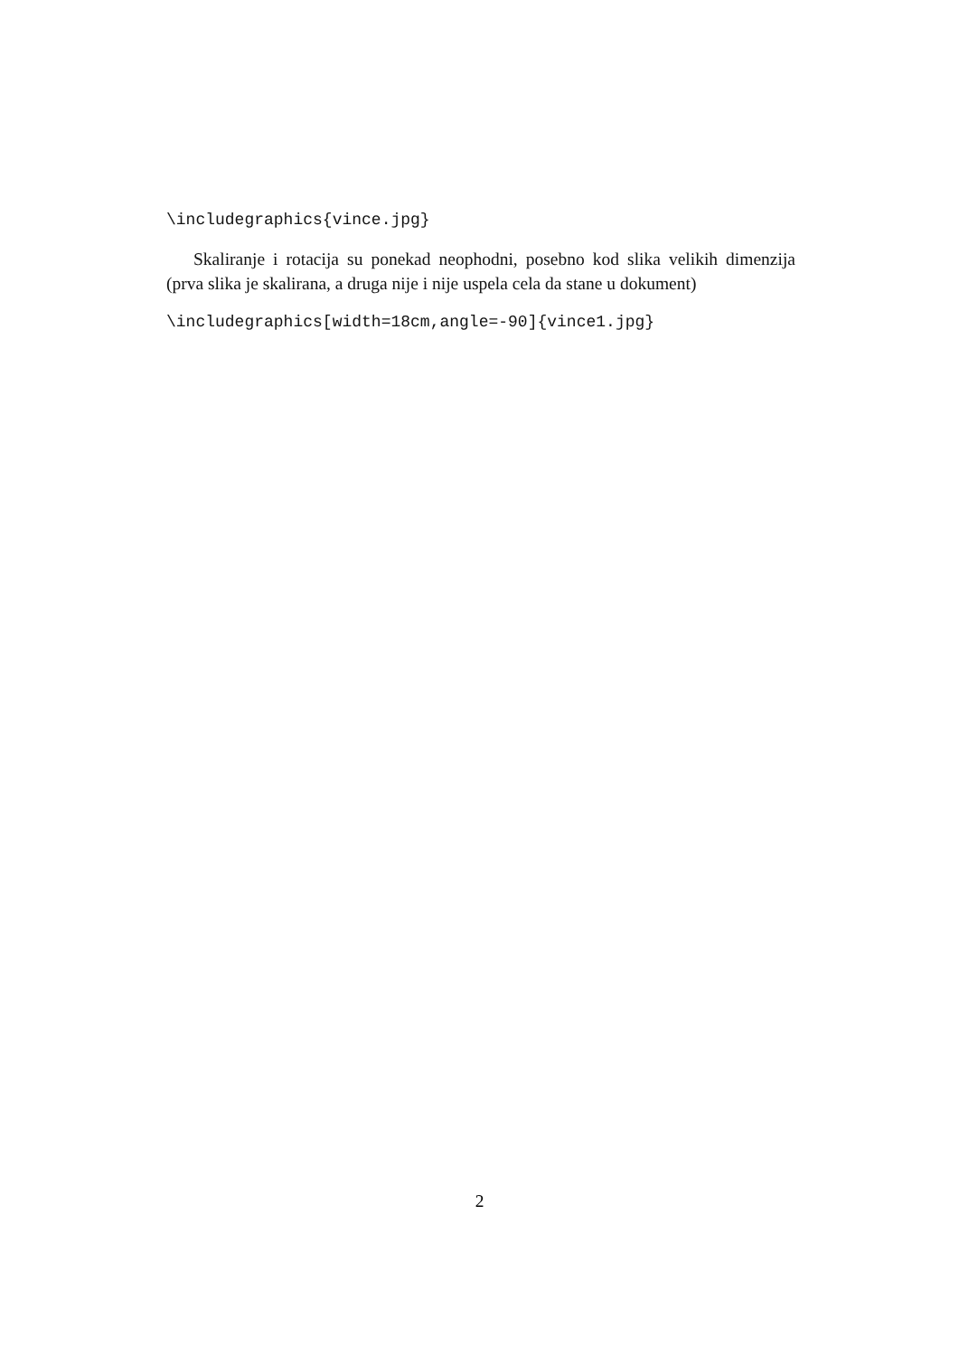\includegraphics{vince.jpg}
Skaliranje i rotacija su ponekad neophodni, posebno kod slika velikih dimenzija (prva slika je skalirana, a druga nije i nije uspela cela da stane u dokument)
\includegraphics[width=18cm,angle=-90]{vince1.jpg}
2